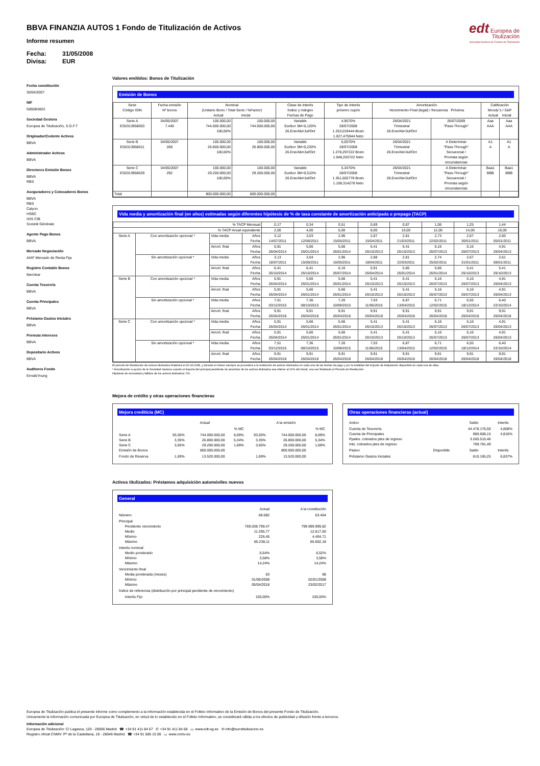BBVA FINANZIA AUTOS 1 Fondo de Titulización de Activos
Informe resumen
Fecha: 31/05/2008 Divisa: EUR
edt Europea de
Titulización
Sociedad Gestora de Fondos de Titulización
Fecha constitución
30/04/2007
NIF
G85083822
Sociedad Gestora
Europea de Titulización, S.G.F.T
Originador/Cedente Activos
BBVA
Administrador Activos
BBVA
Directores Emisión Bonos
BBVA
RBS
Aseguradores y Colocadores Bonos
BBVA
RBS
Calyon
HSBC
IXIS CIB
Societé Générale
Agente Pago Bonos
BBVA
Mercado Negociación
AIAF Mercado de Renta Fija
Registro Contable Bonos
Iberclear
Cuenta Tesorería
BBVA
Cuenta Principales
BBVA
Préstamo Gastos Iniciales
BBVA
Permuta Intereses
BBVA
Depositario Activos
BBVA
Auditores Fondo
Ernst&Young
Valores emitidos: Bonos de Titulización
Emisión de Bonos
| Serie Código ISIN | Fecha emisión Nº bonos | Nominal (Unitario Bono / Total Serie / %Factor) Actual Inicial | | Clase de interés Índice y márgen Fechas de Pago | Tipo de Interés próximo cupón | Amortización Vencimiento Final (legal) / frecuencia Próxima | | Calificación Moody´s / S&P Actual Inicial | |
| --- | --- | --- | --- | --- | --- | --- | --- | --- | --- |
| Serie A ES0313958003 | 04/05/2007 7.440 | 100.000,00 744.000.000,00 100,00% | 100.000,00 744.000.000,00 | Variable Euribor 3M+0,120% 26.Ene/Abr/Jul/Oct | 4,9570% 28/07/2008 1.253,019444 Bruto 1.027,475944 Neto | 26/04/2021 Trimestral 26.Ene/Abr/Jul/Oct | 26/07/2009 "Pass-Through" | Aaa AAA | Aaa AAA |
| Serie B ES0313958011 | 04/05/2007 268 | 100.000,00 26.800.000,00 100,00% | 100.000,00 26.800.000,00 | Variable Euribor 3M+0,220% 26.Ene/Abr/Jul/Oct | 5,0570% 28/07/2008 1.278,297222 Bruto 1.048,203722 Neto | 26/04/2021 Trimestral 26.Ene/Abr/Jul/Oct | A Determinar "Pass-Through" Secuencial / Prorrata según circunstancias | A1 A | A1 A |
| Serie C ES0313958029 | 04/05/2007 292 | 100.000,00 29.200.000,00 100,00% | 100.000,00 29.200.000,00 | Variable Euribor 3M+0,510% 26.Ene/Abr/Jul/Oct | 5,3470% 28/07/2008 1.351,602778 Bruto 1.108,314278 Neto | 26/04/2021 Trimestral 26.Ene/Abr/Jul/Oct | A Determinar "Pass-Through" Secuencial / Prorrata según circunstancias | Baa1 BBB | Baa1 BBB |
| Total | | 800.000.000,00 | 800.000.000,00 | | | | | | |
Vida media y amortización final (en años) estimadas según diferentes hipótesis de % de tasa constante de amortización anticipada o prepago (TACP)
| % TACP Mensual | | | | 0,17 | 0,34 | 0,51 | 0,69 | 0,87 | 1,06 | 1,25 | 1,44 |
| % TACP Anual equivalente | | | | 2,00 | 4,00 | 6,00 | 8,00 | 10,00 | 12,00 | 14,00 | 16,00 |
| Serie A | Con amortización opcional * | Vida media | Años Fecha | 3,12 14/07/2011 | 3,03 12/06/2011 | 2,96 15/05/2011 | 2,87 15/04/2011 | 2,81 21/03/2011 | 2,73 22/02/2011 | 2,67 30/01/2011 | 2,60 05/01/2011 |
| | | Amort. final | Años Fecha | 5,91 26/04/2014 | 5,66 26/01/2014 | 5,66 26/01/2014 | 5,41 26/10/2013 | 5,41 26/10/2013 | 5,16 26/07/2013 | 5,16 26/07/2013 | 4,91 26/04/2013 |
| | Sin amortización opcional * | Vida media | Años Fecha | 3,13 18/07/2011 | 3,04 15/06/2011 | 2,96 16/05/2011 | 2,88 18/04/2011 | 2,81 22/03/2011 | 2,74 25/02/2011 | 2,67 31/01/2011 | 2,61 08/01/2011 |
| | | Amort. final | Años Fecha | 6,41 26/10/2014 | 6,41 26/10/2014 | 6,16 26/07/2014 | 5,91 26/04/2014 | 5,66 26/01/2014 | 5,66 26/01/2014 | 5,41 26/10/2013 | 5,41 26/10/2013 |
| Serie B | Con amortización opcional * | Vida media | Años Fecha | 5,91 26/04/2014 | 5,66 26/01/2014 | 5,66 26/01/2014 | 5,41 26/10/2013 | 5,41 26/10/2013 | 5,16 26/07/2013 | 5,16 26/07/2013 | 4,91 26/04/2013 |
| | | Amort. final | Años Fecha | 5,91 26/04/2014 | 5,66 26/01/2014 | 5,66 26/01/2014 | 5,41 26/10/2013 | 5,41 26/10/2013 | 5,16 26/07/2013 | 5,16 26/07/2013 | 4,91 26/04/2013 |
| | Sin amortización opcional * | Vida media | Años Fecha | 7,51 03/12/2015 | 7,36 08/10/2015 | 7,20 10/08/2015 | 7,03 11/06/2015 | 6,87 13/04/2015 | 6,71 12/02/2015 | 6,55 18/12/2014 | 6,40 22/10/2014 |
| | | Amort. final | Años Fecha | 9,91 26/04/2018 | 9,91 26/04/2018 | 9,91 26/04/2018 | 9,91 26/04/2018 | 9,91 26/04/2018 | 9,91 26/04/2018 | 9,91 26/04/2018 | 9,91 26/04/2018 |
| Serie C | Con amortización opcional * | Vida media | Años Fecha | 5,91 26/04/2014 | 5,66 26/01/2014 | 5,66 26/01/2014 | 5,41 26/10/2013 | 5,41 26/10/2013 | 5,16 26/07/2013 | 5,16 26/07/2013 | 4,91 26/04/2013 |
| | | Amort. final | Años Fecha | 5,91 26/04/2014 | 5,66 26/01/2014 | 5,66 26/01/2014 | 5,41 26/10/2013 | 5,41 26/10/2013 | 5,16 26/07/2013 | 5,16 26/07/2013 | 4,91 26/04/2013 |
| | Sin amortización opcional * | Vida media | Años Fecha | 7,51 03/12/2015 | 7,36 08/10/2015 | 7,20 10/08/2015 | 7,03 11/06/2015 | 6,87 13/04/2015 | 6,71 12/02/2015 | 6,55 18/12/2014 | 6,40 22/10/2014 |
| | | Amort. final | Años Fecha | 9,91 26/04/2018 | 9,91 26/04/2018 | 9,91 26/04/2018 | 9,91 26/04/2018 | 9,91 26/04/2018 | 9,91 26/04/2018 | 9,91 26/04/2018 | 9,91 26/04/2018 |
El periodo de Restitución de activos titulizados finalizará el 20.04.2008, y durante el mismo siempre se procederá a la restitución de activos titulizados en cada una de las fechas de pago y por la totalidad del Importe de Adquisición disponible en cada una de ellas.
* Amortización a opción de la Sociedad Gestora cuando el importe del principal pendiente de amortizar de los activos titulizados sea inferior al 10% del inicial, una vez finalizado el Periodo de Restitución.
Hipótesis de morosidad y fallidos de los activos titulizados: 0%.
Mejora de crédito y otras operaciones financieras
Mejora crediticia (MC)
| | Actual | | | A la emisión | | |
| | | | % MC | | | % MC |
| Serie A Serie B Serie C Emisión de Bonos | 93,00% 3,35% 3,65% | 744.000.000,00 26.800.000,00 29.200.000,00 800.000.000,00 | 8,69% 5,34% 1,69% | 93,00% 3,35% 3,65% | 744.000.000,00 26.800.000,00 29.200.000,00 800.000.000,00 | 8,69% 5,34% 1,69% |
| Fondo de Reserva | 1,69% | 13.520.000,00 | | 1,69% | 13.520.000,00 | |
Otras operaciones financieras (actual)
| Activo | | Saldo | Interés |
| Cuenta de Tesorería Cuenta de Principales Ppales. cobrados ptes de ingreso Ints. cobrados ptes de ingreso | | 44.478.176,50 980.608,15 3.265.510,46 789.781,49 | 4,808% 4,816% |
| Pasivo | Disponible | Saldo | Interés |
| Préstamo Gastos Iniciales | | 610.165,25 | 6,837% |
Activos titulizados: Préstamos adquisición automóviles nuevos
General
| | Actual | A la constitución |
| Número | 68.082 | 63.404 |
| Principal Pendiente vencimiento Medio Mínimo Máximo | 769.038.799,47 11.295,77 226,45 65.238,11 | 799.999.999,82 12.617,50 4.404,71 65.602,18 |
| Interés nominal Medio ponderado Mínimo Máximo | 6,64% 3,58% 14,24% | 6,52% 3,58% 14,24% |
| Vencimiento final Media ponderada (meses) Mínimo Máximo | 63 01/06/2008 05/04/2018 | 68 02/01/2008 23/02/2017 |
| Índice de referencia (distribución por principal pendiente de vencimiento) | | |
| Interés Fijo | 100,00% | 100,00% |
Europea de Titulización publica el presente informe como complemento a la información establecida en el Folleto Informativo de la Emisión de Bonos del presente Fondo de Titulización.
Únicamente la información comunicada por Europea de Titulización, en virtud de lo establecido en el Folleto Informativo, se considerará válida a los efectos de publicidad y difusión frente a terceros.
Información adicional
Europea de Titulización: C/ Lagasca, 120 - 28006 Madrid ☎ +34 91 411 84 67 ✆ +34 91 411 84 68 ▭ www.edt-sg.es ✉ info@eurotitulizacion.es
Registro oficial CNMV: Pº de la Castellana, 19 - 28046 Madrid ☎ +34 91 585 15 00 ▭ www.cnmv.es